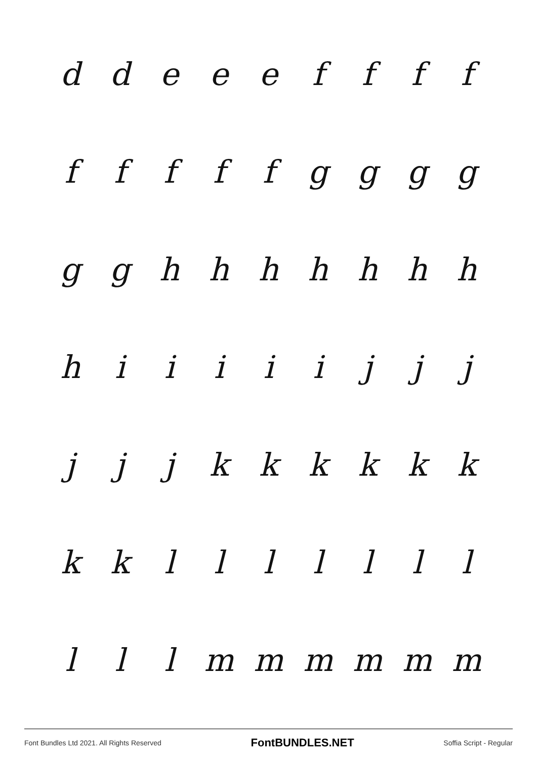ddeeeffff
fffffgggg
gghhhhhhh
hiiiiijjj
jjjkkkkkk
kklllllll
lllmmmmmm
Font Bundles Ltd 2021. All Rights Reserved FontBUNDLES.NET Soffia Script - Regular